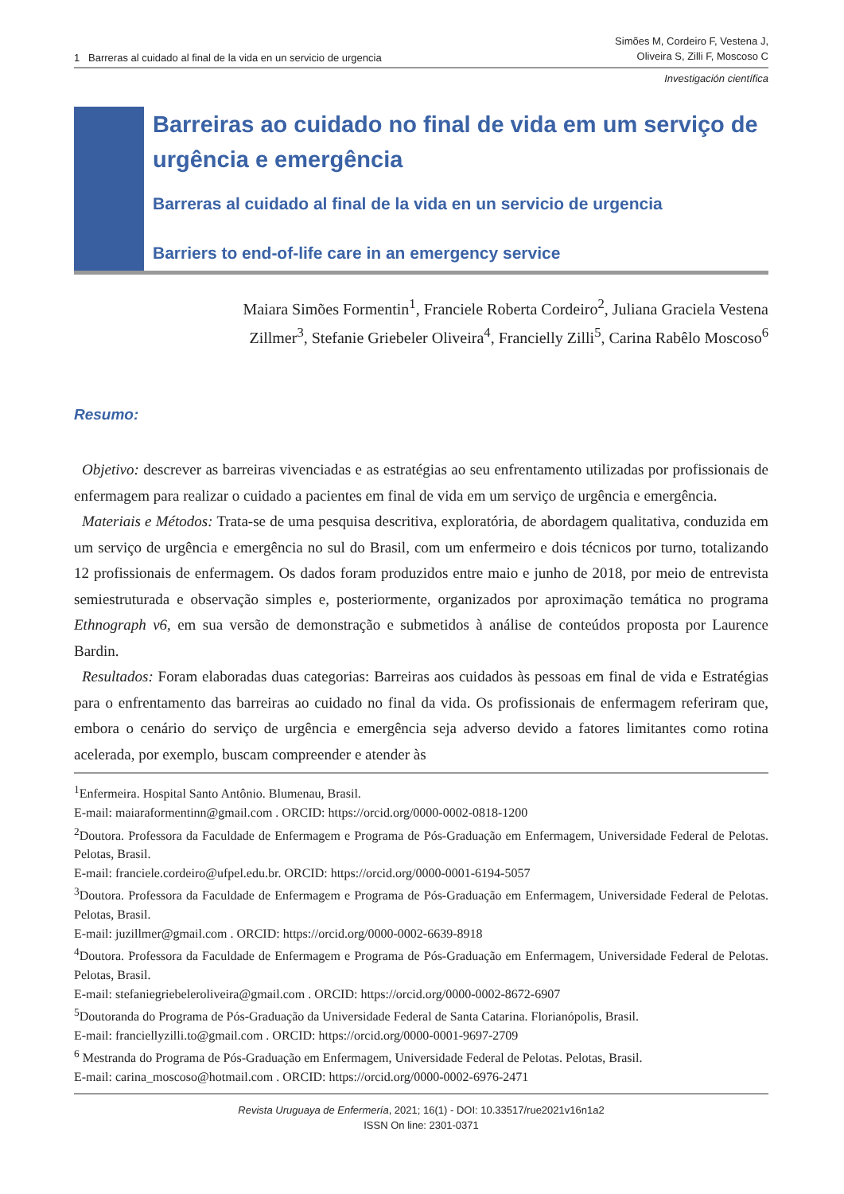1 Barreras al cuidado al final de la vida en un servicio de urgencia
Simões M, Cordeiro F, Vestena J,
Oliveira S, Zilli F, Moscoso C
Investigación científica
Barreiras ao cuidado no final de vida em um serviço de urgência e emergência
Barreras al cuidado al final de la vida en un servicio de urgencia
Barriers to end-of-life care in an emergency service
Maiara Simões Formentin<sup>1</sup>, Franciele Roberta Cordeiro<sup>2</sup>, Juliana Graciela Vestena
Zillmer<sup>3</sup>, Stefanie Griebeler Oliveira<sup>4</sup>, Francielly Zilli<sup>5</sup>, Carina Rabêlo Moscoso<sup>6</sup>
Resumo:
Objetivo: descrever as barreiras vivenciadas e as estratégias ao seu enfrentamento utilizadas por profissionais de enfermagem para realizar o cuidado a pacientes em final de vida em um serviço de urgência e emergência.
Materiais e Métodos: Trata-se de uma pesquisa descritiva, exploratória, de abordagem qualitativa, conduzida em um serviço de urgência e emergência no sul do Brasil, com um enfermeiro e dois técnicos por turno, totalizando 12 profissionais de enfermagem. Os dados foram produzidos entre maio e junho de 2018, por meio de entrevista semiestruturada e observação simples e, posteriormente, organizados por aproximação temática no programa Ethnograph v6, em sua versão de demonstração e submetidos à análise de conteúdos proposta por Laurence Bardin.
Resultados: Foram elaboradas duas categorias: Barreiras aos cuidados às pessoas em final de vida e Estratégias para o enfrentamento das barreiras ao cuidado no final da vida. Os profissionais de enfermagem referiram que, embora o cenário do serviço de urgência e emergência seja adverso devido a fatores limitantes como rotina acelerada, por exemplo, buscam compreender e atender às
<sup>1</sup> Enfermeira. Hospital Santo Antônio. Blumenau, Brasil.
E-mail: maiaraformentinn@gmail.com . ORCID: https://orcid.org/0000-0002-0818-1200
<sup>2</sup> Doutora. Professora da Faculdade de Enfermagem e Programa de Pós-Graduação em Enfermagem, Universidade Federal de Pelotas. Pelotas, Brasil.
E-mail: franciele.cordeiro@ufpel.edu.br. ORCID: https://orcid.org/0000-0001-6194-5057
<sup>3</sup> Doutora. Professora da Faculdade de Enfermagem e Programa de Pós-Graduação em Enfermagem, Universidade Federal de Pelotas. Pelotas, Brasil.
E-mail: juzillmer@gmail.com . ORCID: https://orcid.org/0000-0002-6639-8918
<sup>4</sup> Doutora. Professora da Faculdade de Enfermagem e Programa de Pós-Graduação em Enfermagem, Universidade Federal de Pelotas. Pelotas, Brasil.
E-mail: stefaniegriebeleroliveira@gmail.com . ORCID: https://orcid.org/0000-0002-8672-6907
<sup>5</sup> Doutoranda do Programa de Pós-Graduação da Universidade Federal de Santa Catarina. Florianópolis, Brasil.
E-mail: franciellyzilli.to@gmail.com . ORCID: https://orcid.org/0000-0001-9697-2709
<sup>6</sup> Mestranda do Programa de Pós-Graduação em Enfermagem, Universidade Federal de Pelotas. Pelotas, Brasil.
E-mail: carina_moscoso@hotmail.com . ORCID: https://orcid.org/0000-0002-6976-2471
Revista Uruguaya de Enfermería, 2021; 16(1) - DOI: 10.33517/rue2021v16n1a2
ISSN On line: 2301-0371